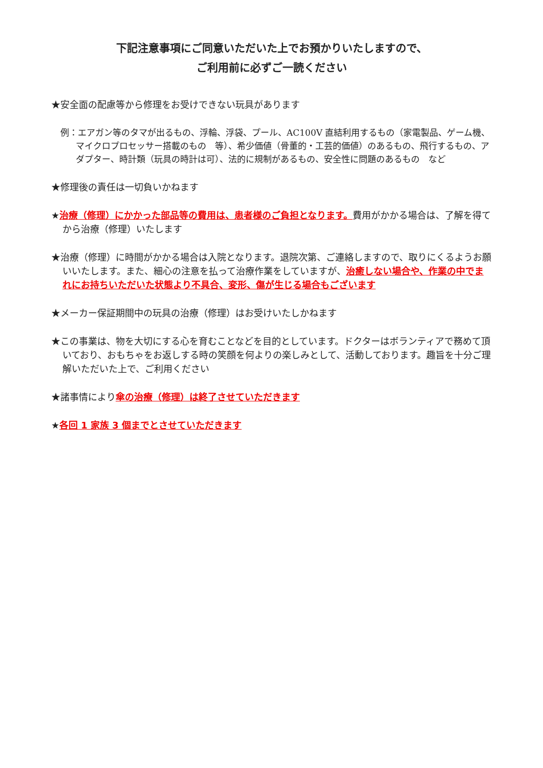下記注意事項にご同意いただいた上でお預かりいたしますので、
ご利用前に必ずご一読ください
★安全面の配慮等から修理をお受けできない玩具があります
例：エアガン等のタマが出るもの、浮輪、浮袋、プール、AC100V 直結利用するもの（家電製品、ゲーム機、マイクロプロセッサー搭載のもの　等）、希少価値（骨董的・工芸的価値）のあるもの、飛行するもの、アダプター、時計類（玩具の時計は可）、法的に規制があるもの、安全性に問題のあるもの　など
★修理後の責任は一切負いかねます
★治療（修理）にかかった部品等の費用は、患者様のご負担となります。費用がかかる場合は、了解を得てから治療（修理）いたします
★治療（修理）に時間がかかる場合は入院となります。退院次第、ご連絡しますので、取りにくるようお願いいたします。また、細心の注意を払って治療作業をしていますが、治癒しない場合や、作業の中でまれにお持ちいただいた状態より不具合、変形、傷が生じる場合もございます
★メーカー保証期間中の玩具の治療（修理）はお受けいたしかねます
★この事業は、物を大切にする心を育むことなどを目的としています。ドクターはボランティアで務めて頂いており、おもちゃをお返しする時の笑顔を何よりの楽しみとして、活動しております。趣旨を十分ご理解いただいた上で、ご利用ください
★諸事情により傘の治療（修理）は終了させていただきます
★各回 1 家族 3 個までとさせていただきます